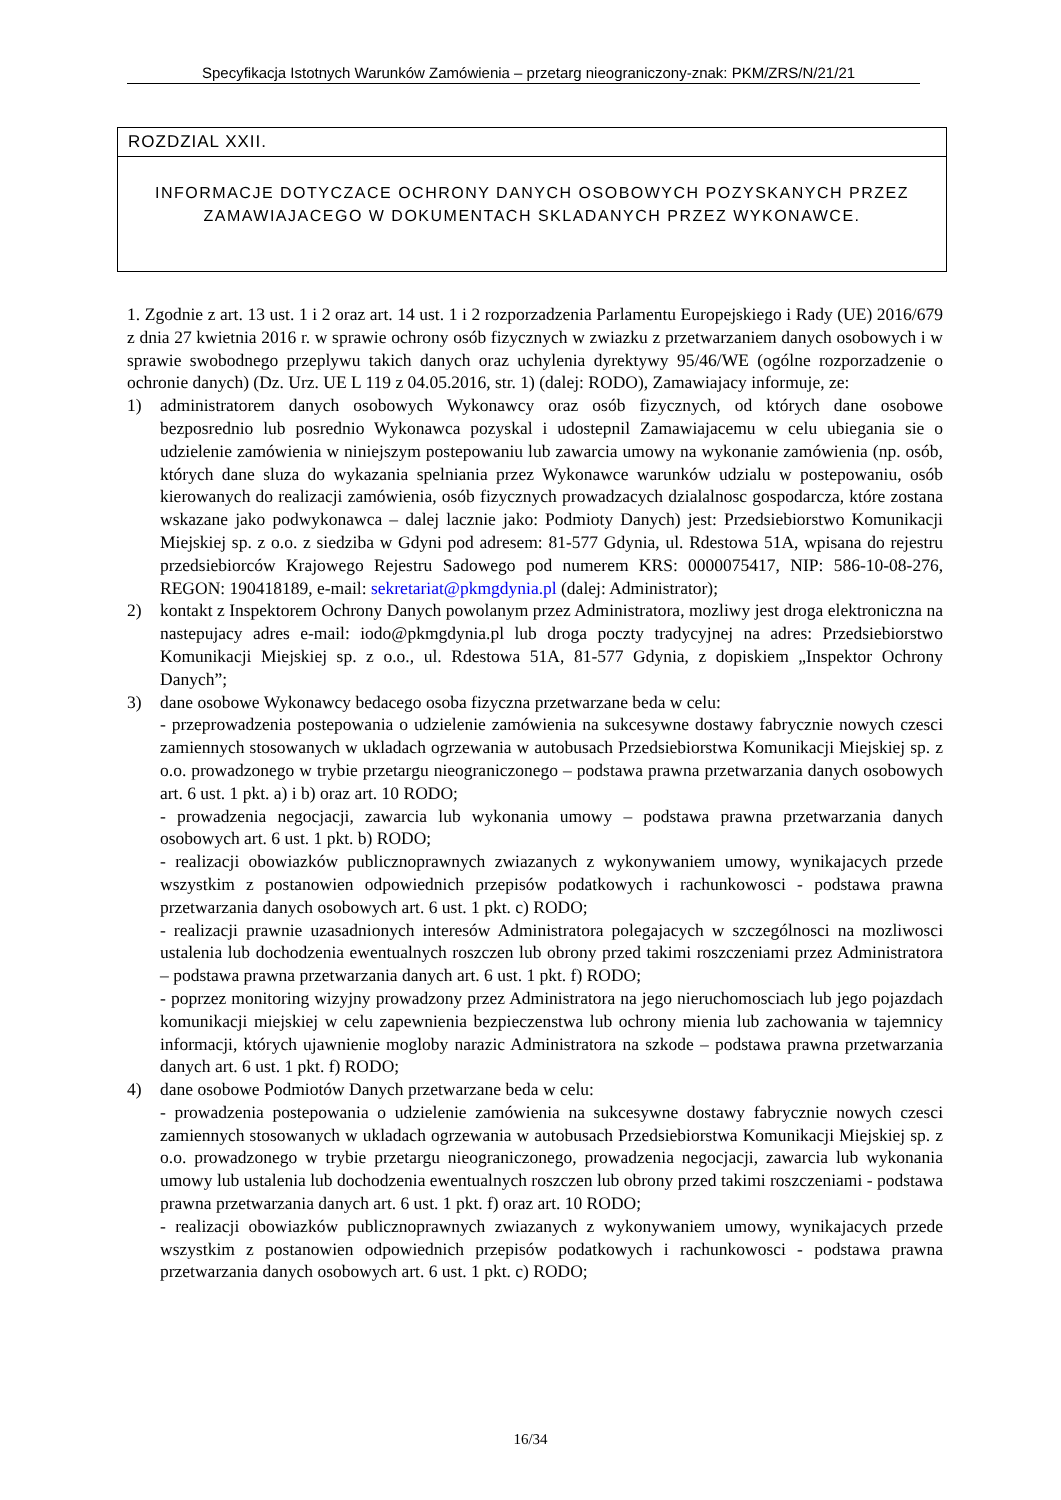Specyfikacja Istotnych Warunków Zamówienia – przetarg nieograniczony-znak: PKM/ZRS/N/21/21
ROZDZIAL XXII.
INFORMACJE DOTYCZACE OCHRONY DANYCH OSOBOWYCH POZYSKANYCH PRZEZ ZAMAWIAJACEGO W DOKUMENTACH SKLADANYCH PRZEZ WYKONAWCE.
1. Zgodnie z art. 13 ust. 1 i 2 oraz art. 14 ust. 1 i 2 rozporzadzenia Parlamentu Europejskiego i Rady (UE) 2016/679 z dnia 27 kwietnia 2016 r. w sprawie ochrony osób fizycznych w zwiazku z przetwarzaniem danych osobowych i w sprawie swobodnego przeplywu takich danych oraz uchylenia dyrektywy 95/46/WE (ogólne rozporzadzenie o ochronie danych) (Dz. Urz. UE L 119 z 04.05.2016, str. 1) (dalej: RODO), Zamawiajacy informuje, ze:
1) administratorem danych osobowych Wykonawcy oraz osób fizycznych, od których dane osobowe bezposrednio lub posrednio Wykonawca pozyskal i udostepnil Zamawiajacemu w celu ubiegania sie o udzielenie zamówienia w niniejszym postepowaniu lub zawarcia umowy na wykonanie zamówienia (np. osób, których dane sluza do wykazania spelniania przez Wykonawce warunków udzialu w postepowaniu, osób kierowanych do realizacji zamówienia, osób fizycznych prowadzacych dzialalnosc gospodarcza, które zostana wskazane jako podwykonawca – dalej lacznie jako: Podmioty Danych) jest: Przedsiebiorstwo Komunikacji Miejskiej sp. z o.o. z siedziba w Gdyni pod adresem: 81-577 Gdynia, ul. Rdestowa 51A, wpisana do rejestru przedsiebiorców Krajowego Rejestru Sadowego pod numerem KRS: 0000075417, NIP: 586-10-08-276, REGON: 190418189, e-mail: sekretariat@pkmgdynia.pl (dalej: Administrator);
2) kontakt z Inspektorem Ochrony Danych powolanym przez Administratora, mozliwy jest droga elektroniczna na nastepujacy adres e-mail: iodo@pkmgdynia.pl lub droga poczty tradycyjnej na adres: Przedsiebiorstwo Komunikacji Miejskiej sp. z o.o., ul. Rdestowa 51A, 81-577 Gdynia, z dopiskiem „Inspektor Ochrony Danych”;
3) dane osobowe Wykonawcy bedacego osoba fizyczna przetwarzane beda w celu:
- przeprowadzenia postepowania o udzielenie zamówienia na sukcesywne dostawy fabrycznie nowych czesci zamiennych stosowanych w ukladach ogrzewania w autobusach Przedsiebiorstwa Komunikacji Miejskiej sp. z o.o. prowadzonego w trybie przetargu nieograniczonego – podstawa prawna przetwarzania danych osobowych art. 6 ust. 1 pkt. a) i b) oraz art. 10 RODO;
- prowadzenia negocjacji, zawarcia lub wykonania umowy – podstawa prawna przetwarzania danych osobowych art. 6 ust. 1 pkt. b) RODO;
- realizacji obowiazków publicznoprawnych zwiazanych z wykonywaniem umowy, wynikajacych przede wszystkim z postanowien odpowiednich przepisów podatkowych i rachunkowosci - podstawa prawna przetwarzania danych osobowych art. 6 ust. 1 pkt. c) RODO;
- realizacji prawnie uzasadnionych interesów Administratora polegajacych w szczególnosci na mozliwosci ustalenia lub dochodzenia ewentualnych roszczen lub obrony przed takimi roszczeniami przez Administratora – podstawa prawna przetwarzania danych art. 6 ust. 1 pkt. f) RODO;
- poprzez monitoring wizyjny prowadzony przez Administratora na jego nieruchomosciach lub jego pojazdach komunikacji miejskiej w celu zapewnienia bezpieczenstwa lub ochrony mienia lub zachowania w tajemnicy informacji, których ujawnienie mogloby narazic Administratora na szkode – podstawa prawna przetwarzania danych art. 6 ust. 1 pkt. f) RODO;
4) dane osobowe Podmiotów Danych przetwarzane beda w celu:
- prowadzenia postepowania o udzielenie zamówienia na sukcesywne dostawy fabrycznie nowych czesci zamiennych stosowanych w ukladach ogrzewania w autobusach Przedsiebiorstwa Komunikacji Miejskiej sp. z o.o. prowadzonego w trybie przetargu nieograniczonego, prowadzenia negocjacji, zawarcia lub wykonania umowy lub ustalenia lub dochodzenia ewentualnych roszczen lub obrony przed takimi roszczeniami - podstawa prawna przetwarzania danych art. 6 ust. 1 pkt. f) oraz art. 10 RODO;
- realizacji obowiazków publicznoprawnych zwiazanych z wykonywaniem umowy, wynikajacych przede wszystkim z postanowien odpowiednich przepisów podatkowych i rachunkowosci - podstawa prawna przetwarzania danych osobowych art. 6 ust. 1 pkt. c) RODO;
16/34